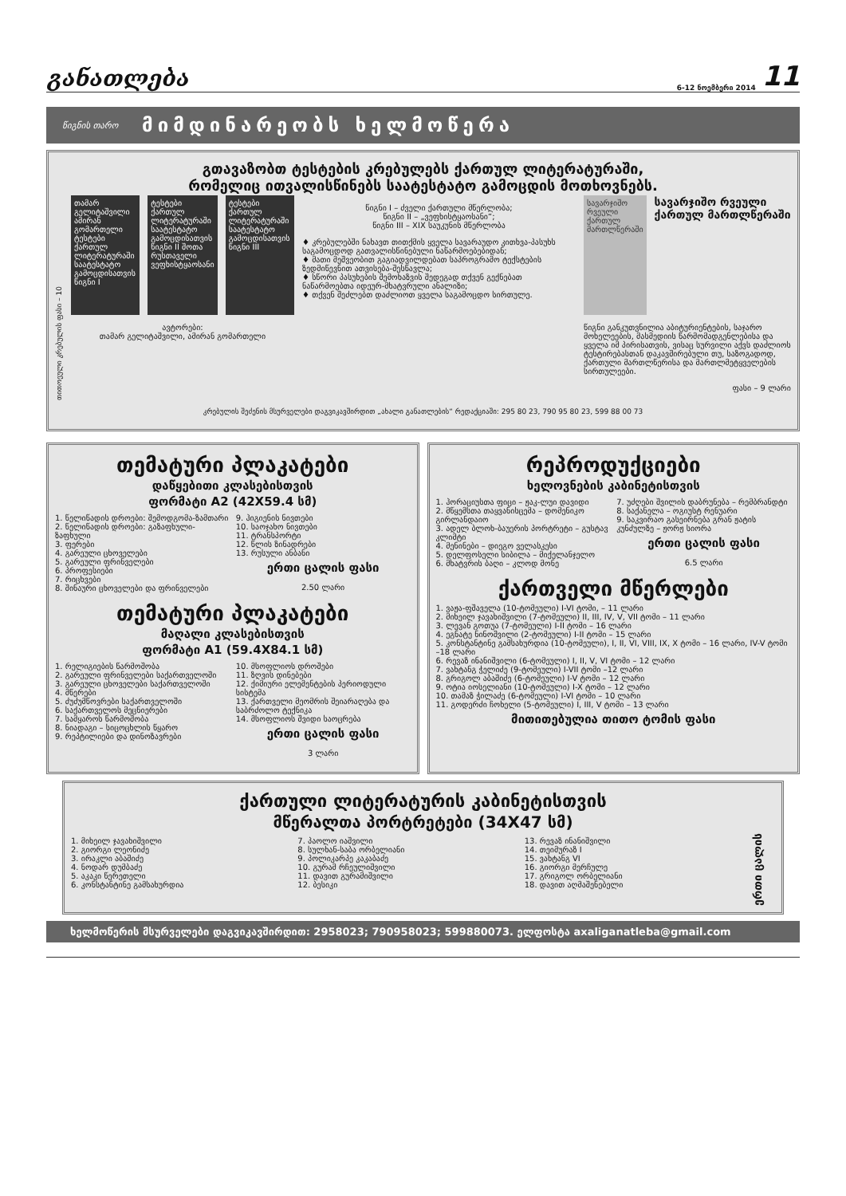განათლება
6-12 ნოემბერი 2014
11
წიგნის თარო
მიმდინარეობს ხელმოწერა
გთავაზობთ ტესტების კრებულებს ქართულ ლიტერატურაში,
რომელიც ითვალისწინებს საატესტატო გამოცდის მოთხოვნებს.
თითოეული კრებულის ფასი – 10
თამარ გელიტაშვილი ამირან გომართელი ტესტები ქართულ ლიტერატურაში საატესტატო გამოცდისათვის წიგნი I
ტესტები ქართულ ლიტერატურაში საატესტატო გამოცდისათვის წიგნი II შოთა რუსთაველი ვეფხისტყაოსანი
ტესტები ქართულ ლიტერატურაში საატესტატო გამოცდისათვის წიგნი III
ავტორები:
თამარ გელიტაშვილი, ამირან გომართელი
წიგნი I – ძველი ქართული მწერლობა;
წიგნი II – „ვეფხისტყაოსანი“;
წიგნი III – XIX საუკუნის მწერლობა
♦ კრებულებში ნახავთ თითქმის ყველა სავარაუდო კითხვა-პასუხს საგამოცდოდ გათვალისწინებული ნაწარმოებებიდან;
♦ მათი მეშვეობით გაგიადვილდებათ საპროგრამო ტექსტების ზედმიწევნით ათვისება-შესწავლა;
♦ სწორი პასუხების შემოხაზვის შედეგად თქვენ გექნებათ ნაწარმოებთა იდეურ-მხატვრული ანალიზი;
♦ თქვენ შეძლებთ დაძლიოთ ყველა საგამოცდო სირთულე.
სავარჯიშო რვეული ქართულ მართლწერაში
სავარჯიშო რვეული ქართულ მართლწერაში
წიგნი განკუთვნილია აბიტურიენტების, საჯარო მოხელეების, მასმედიის წარმომადგენლებისა და ყველა იმ პირისათვის, ვისაც სურვილი აქვს დაძლიოს ტესტირებასთან დაკავშირებული თუ, საზოგადოდ, ქართული მართლწერისა და მართლმეტყველების სირთულეები.
ფასი – 9 ლარი
კრებულის შეძენის მსურველები დაგვიკავშირდით „ახალი განათლების“ რედაქციაში: 295 80 23, 790 95 80 23, 599 88 00 73
თემატური პლაკატები
დაწყებითი კლასებისთვის
ფორმატი A2 (42X59.4 სმ)
1. წელიწადის დროები: შემოდგომა-ზამთარი
2. წელიწადის დროები: გაზაფხული-ზაფხული
3. ფერები
4. გარეული ცხოველები
5. გარეული ფრინველები
6. პროფესიები
7. რიცხვები
8. შინაური ცხოველები და ფრინველები
9. ჰიგიენის ნივთები
10. საოჯახო ნივთები
11. ტრანსპორტი
12. წლის ზინადრები
13. რუსული ანბანი
ერთი ცალის ფასი
2.50 ლარი
თემატური პლაკატები
მაღალი კლასებისთვის
ფორმატი A1 (59.4X84.1 სმ)
1. რელიგიების წარმოშობა
2. გარეული ფრინველები საქართველოში
3. გარეული ცხოველები საქართველოში
4. მწერები
5. ძუძუმწოვრები საქართველოში
6. საქართველოს მეცნიერები
7. სამყაროს წარმოშობა
8. ნიადაგი – სიცოცხლის წყარო
9. რეპტილიები და დინოზავრები
10. მსოფლიოს დროშები
11. ზღვის დინებები
12. ქიმიური ელემენტების პერიოდული სისტემა
13. ქართველი მეომრის შეიარაღება და საბრძოლო ტექნიკა
14. მსოფლიოს შვიდი საოცრება
ერთი ცალის ფასი
3 ლარი
რეპროდუქციები
ხელოვნების კაბინეტისთვის
1. ჰორაციუსთა ფიცი – ჟაკ-ლუი დავიდი
2. მწყემსთა თაყვანისცემა – დომენიკო გირლანდაიო
3. ადელ ბლოხ-ბაუერის პორტრეტი – გუსტავ კლიმტი
4. მენინები – დიეგო ველასკესი
5. დელფოსელი სიბილა – მიქელანჯელო
6. მხატვრის ბაღი – კლოდ მონე
7. უძღები შვილის დაბრუნება – რემბრანდტი
8. საქანელა – ოგიუსტ რენუარი
9. საკვირაო გასეირნება გრან ჟატის კუნძულზე – ჟორჟ სიორა
ერთი ცალის ფასი
6.5 ლარი
ქართველი მწერლები
1. ვაჟა-ფშაველა (10-ტომეული) I-VI ტომი, – 11 ლარი
2. მიხეილ ჯავახიშვილი (7-ტომეული) II, III, IV, V, VII ტომი – 11 ლარი
3. ლევან გოთუა (7-ტომეული) I-II ტომი – 16 ლარი
4. ეგნატე ნინოშვილი (2-ტომეული) I-II ტომი – 15 ლარი
5. კონსტანტინე გამსახურდია (10-ტომეული), I, II, VI, VIII, IX, X ტომი – 16 ლარი, IV-V ტომი –18 ლარი
6. რევაზ ინანიშვილი (6-ტომეული) I, II, V, VI ტომი – 12 ლარი
7. ვახტანგ ჭელიძე (9-ტომეული) I-VII ტომი –12 ლარი
8. გრიგოლ აბაშიძე (6-ტომეული) I-V ტომი – 12 ლარი
9. ოტია იოსელიანი (10-ტომეული) I-X ტომი – 12 ლარი
10. თამაზ ჭილაძე (6-ტომეული) I-VI ტომი – 10 ლარი
11. გოდერძი ჩოხელი (5-ტომეული) I, III, V ტომი – 13 ლარი
მითითებულია თითო ტომის ფასი
ქართული ლიტერატურის კაბინეტისთვის
მწერალთა პორტრეტები (34X47 სმ)
1. მიხეილ ჯავახიშვილი
2. გიორგი ლეონიძე
3. ირაკლი აბაშიძე
4. ნოდარ დუმბაძე
5. აკაკი წერეთელი
6. კონსტანტინე გამსახურდია
7. პაოლო იაშვილი
8. სულხან-საბა ორბელიანი
9. პოლიკარპე კაკაბაძე
10. გურამ რჩეულიშვილი
11. დავით გურამიშვილი
12. ბესიკი
13. რევაზ ინანიშვილი
14. თეიმურაზ I
15. ვახტანგ VI
16. გიორგი მერჩულე
17. გრიგოლ ორბელიანი
18. დავით აღმაშენებელი
ერთი ცალის
ხელმოწერის მსურველები დაგვიკავშირდით: 2958023; 790958023; 599880073. ელფოსტა axaliganatleba@gmail.com